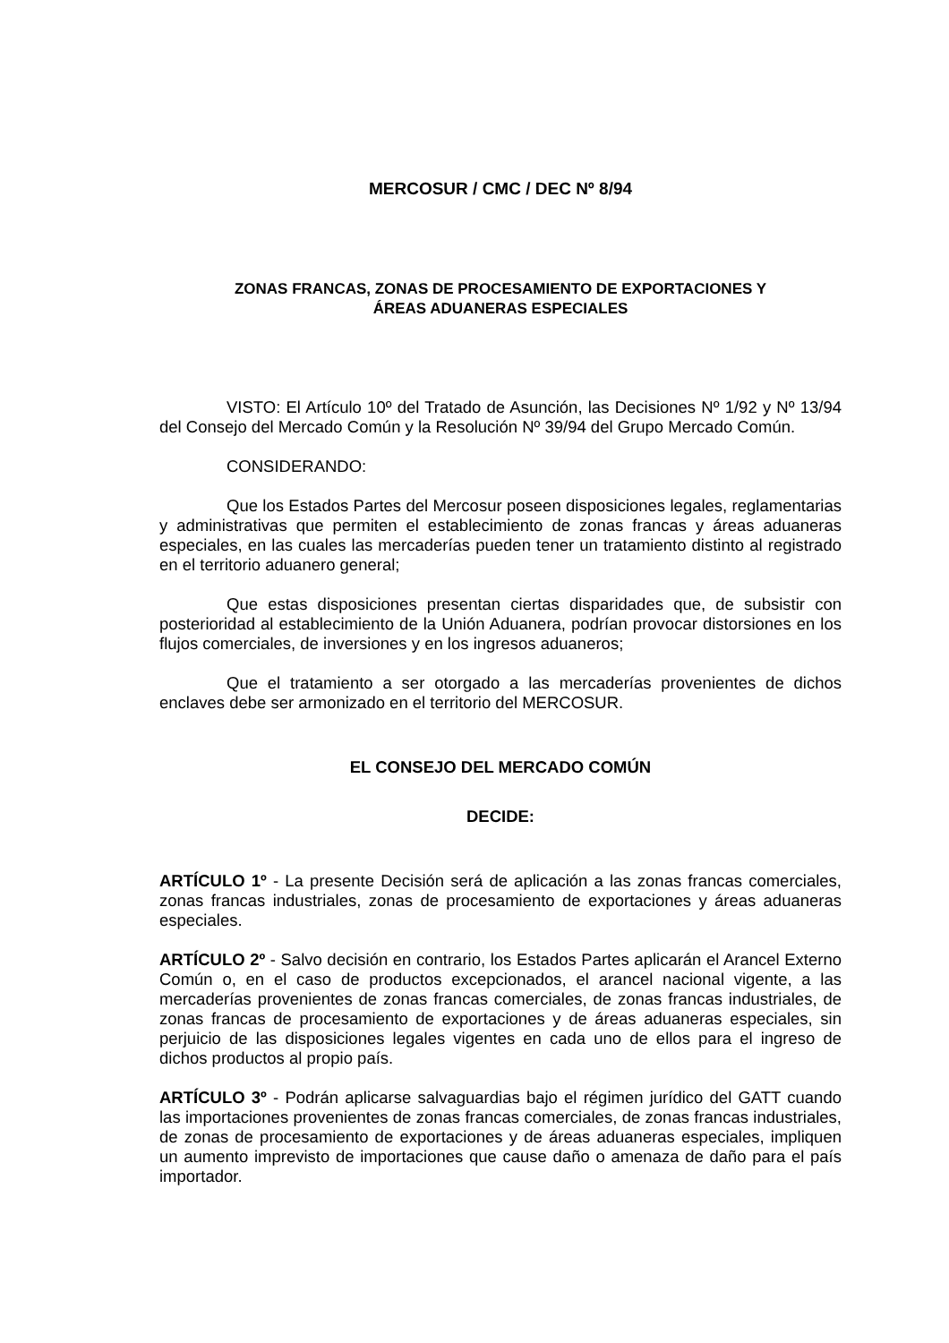MERCOSUR / CMC / DEC Nº 8/94
ZONAS FRANCAS, ZONAS DE PROCESAMIENTO DE EXPORTACIONES Y
ÁREAS ADUANERAS ESPECIALES
VISTO: El Artículo 10º del Tratado de Asunción, las Decisiones Nº 1/92 y Nº 13/94 del Consejo del Mercado Común y la Resolución Nº 39/94 del Grupo Mercado Común.
CONSIDERANDO:
Que los Estados Partes del Mercosur poseen disposiciones legales, reglamentarias y administrativas que permiten el establecimiento de zonas francas y áreas aduaneras especiales, en las cuales las mercaderías pueden tener un tratamiento distinto al registrado en el territorio aduanero general;
Que estas disposiciones presentan ciertas disparidades que, de subsistir con posterioridad al establecimiento de la Unión Aduanera, podrían provocar distorsiones en los flujos comerciales, de inversiones y en los ingresos aduaneros;
Que el tratamiento a ser otorgado a las mercaderías provenientes de dichos enclaves debe ser armonizado en el territorio del MERCOSUR.
EL CONSEJO DEL MERCADO COMÚN
DECIDE:
ARTÍCULO 1º - La presente Decisión será de aplicación a las zonas francas comerciales, zonas francas industriales, zonas de procesamiento de exportaciones y áreas aduaneras especiales.
ARTÍCULO 2º - Salvo decisión en contrario, los Estados Partes aplicarán el Arancel Externo Común o, en el caso de productos excepcionados, el arancel nacional vigente, a las mercaderías provenientes de zonas francas comerciales, de zonas francas industriales, de zonas francas de procesamiento de exportaciones y de áreas aduaneras especiales, sin perjuicio de las disposiciones legales vigentes en cada uno de ellos para el ingreso de dichos productos al propio país.
ARTÍCULO 3º - Podrán aplicarse salvaguardias bajo el régimen jurídico del GATT cuando las importaciones provenientes de zonas francas comerciales, de zonas francas industriales, de zonas de procesamiento de exportaciones y de áreas aduaneras especiales, impliquen un aumento imprevisto de importaciones que cause daño o amenaza de daño para el país importador.